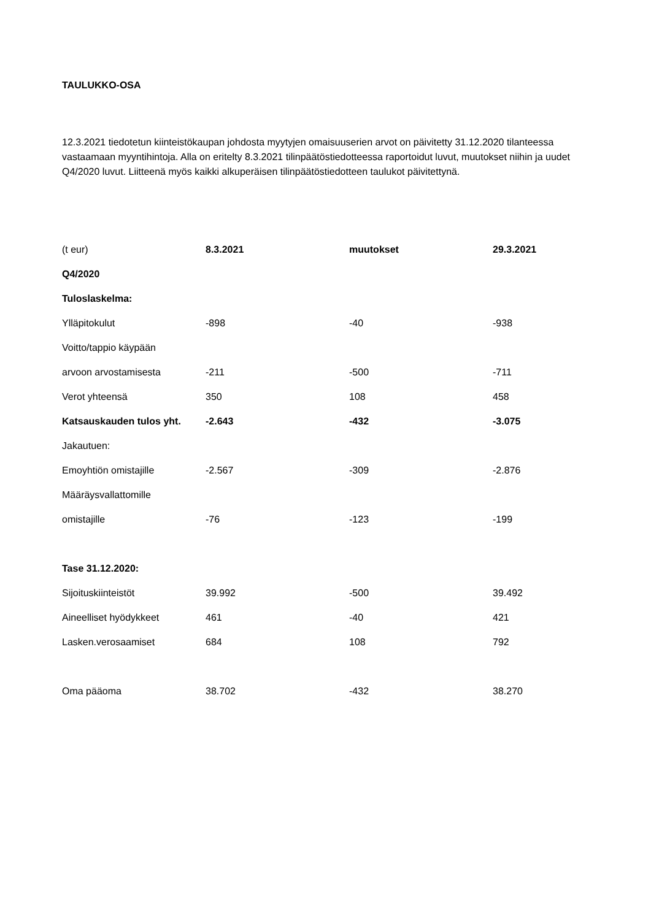TAULUKKO-OSA
12.3.2021 tiedotetun kiinteistökaupan johdosta myytyjen omaisuuserien arvot on päivitetty 31.12.2020 tilanteessa vastaamaan myyntihintoja. Alla on eritelty 8.3.2021 tilinpäätöstiedotteessa raportoidut luvut, muutokset niihin ja uudet Q4/2020 luvut. Liitteenä myös kaikki alkuperäisen tilinpäätöstiedotteen taulukot päivitettynä.
| (t eur) | 8.3.2021 | muutokset | 29.3.2021 |
| --- | --- | --- | --- |
| Q4/2020 | | | |
| Tuloslaskelma: | | | |
| Ylläpitokulut | -898 | -40 | -938 |
| Voitto/tappio käypään | | | |
| arvoon arvostamisesta | -211 | -500 | -711 |
| Verot yhteensä | 350 | 108 | 458 |
| Katsauskauden tulos yht. | -2.643 | -432 | -3.075 |
| Jakautuen: | | | |
| Emoyhtiön omistajille | -2.567 | -309 | -2.876 |
| Määräysvallattomille | | | |
| omistajille | -76 | -123 | -199 |
| Tase 31.12.2020: | | | |
| Sijoituskiinteistöt | 39.992 | -500 | 39.492 |
| Aineelliset hyödykkeet | 461 | -40 | 421 |
| Lasken.verosaamiset | 684 | 108 | 792 |
| Oma pääoma | 38.702 | -432 | 38.270 |